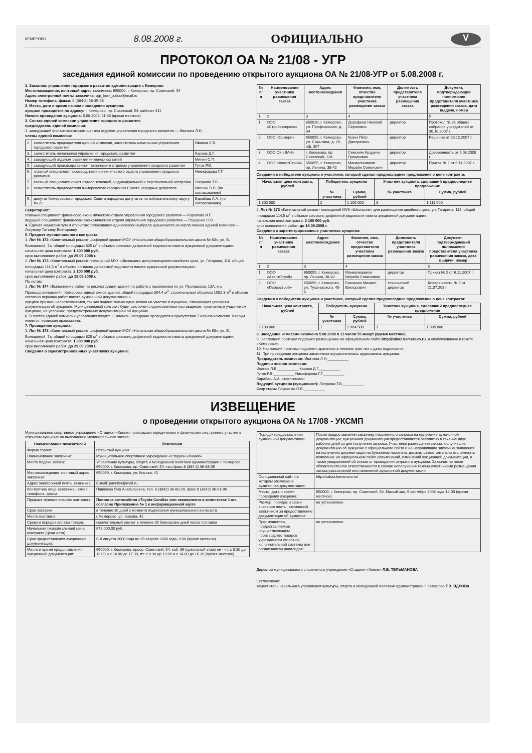КЕМЕРОВО 8.08.2008 г. ОФИЦИАЛЬНО V
ПРОТОКОЛ ОА № 21/08 - УГР
заседания единой комиссии по проведению открытого аукциона ОА № 21/08-УГР от 5.08.2008 г.
1. Заказчик: управление городского развития администрации г. Кемерово
Местонахождение, почтовый адрес заказчика: 650000, г. Кемерово, пр. Советский, 54
Адрес электронной почты заказчика: ugr_kem_zakaz@mail.ru
Номер телефона, факса: 8 (384-2) 58-35-96
2. Место, дата и время начала проведения аукциона:
аукцион проводится по адресу: г. Кемерово, пр. Советский, 54, кабинет 411
Начало проведения аукциона: 5.08.2008, 11.30 (время местное)
3. Состав единой комиссии управления городского развития:
председатель единой комиссии:
1. заведующий финансово-экономическим отделом управления городского развития — Иватина Л.Н.
члены единой комиссии:
| 2. | заместитель председателя единой комиссии, заместитель начальника управления городского развития | Иванов Л.В. |
| 3. | заместитель начальника управления городского развития | Караев Д.Г. |
| 4. | заведующий отделом развития инженерных сетей | Минин С.П. |
| 5. | заведующий производственно- техническим отделом управления городского развития | Гутов Р.В. |
| 6. | главный специалист производственно-технического отдела управления городского развития | Никифорова Г.Г. |
| 7. | главный специалист-юрист отдела точечной, индивидуальной и перспективной застройки | Логунова Т.В. |
| 8. | заместитель председателя Кемеровского городского Совета народных депутатов | Игошин В.В. (по согласованию) |
| 9. | депутат Кемеровского городского Совета народных депутатов по избирательному округу № 21 | Барабаш А.А. (по согласованию) |
Секретариат:
главный специалист финансово-экономического отдела управления городского развития — Королева И.Г.
ведущий специалист финансово-экономического отдела управления городского развития — Глущенко О.В.
4. Единая комиссия путем открытого голосования единогласно выбрала аукциониста из числа членов единой комиссии – Логунову Татьяну Викторовну.
5. Предмет муниципального контракта:
1. Лот № 172 «Капитальный ремонт шиферной кровли МОУ «Начальная общеобразовательная школа № 63», ул. В. Волошиной, 7а, общей площадью 825 м<sup>2</sup> в объеме согласно дефектной ведомости пакета аукционной документации»:
начальная цена контракта: 1 300 000 руб.
срок выполнения работ: до 29.09.2008 г.
2. Лот № 173 «Капитальный ремонт помещений МУК «Школьник» для размещения швейного цеха, ул. Гагарина, 118, общей площадью 114,5 м<sup>2</sup> в объеме согласно дефектной ведомости пакета аукционной документации»:
начальная цена контракта: 2 100 000 руб.
срок выполнения работ: до 15.09.2008 г.
По лотам:
1. Лот № 174 «Выполнение работ по реконструкции здания по работе с населением по ул. Промшоссе, 13А, ж.р. Промышленновский г. Кемерово, одноэтажное здание, общей площадью 304,4 м<sup>2</sup>, строительным объемом 1582,3 м<sup>3</sup> в объеме согласно перечню работ пакета аукционной документации »
аукцион признан несостоявшимся, так как подана только одна заявка на участие в аукционе, отвечающая условиям документации об аукционе. Муниципальный контракт будет заключен с единственным поставщиком, признанным участником аукциона, на условиях, предусмотренных документацией об аукционе.
6. В состав единой комиссии управления входит 11 членов. Заседание проводится в присутствии 7 членов комиссии. Кворум имеется, комиссия правомочна.
7. Проведение аукциона:
1. Лот № 172 «Капитальный ремонт шиферной кровли МОУ «Начальная общеобразовательная школа № 63», ул. В. Волошиной, 7а, общей площадью 825 м<sup>2</sup> в объеме согласно дефектной ведомости пакета аукционной документации»:
начальная цена контракта: 1 300 000 руб.
срок выполнения работ: до 29.09.2008 г.
Сведения о зарегистрированных участниках аукциона:
| № п/п | Наименование участника размещения заказа | Адрес местонахождения | Фамилия, имя, отчество представителя участника размещения заказа | Должность представителя участника размещения заказа | Документ, подтверждающий полномочия представителя участника размещения заказа, дата выдачи, номер |
| --- | --- | --- | --- | --- | --- |
| 1 | 2 | 3 | 4 | | 5 |
| 1 | ООО «Стройэкспресс» | 650010, г. Кемерово, ул. Профсоюзная, д. 34 | Дорофеев Николай Сергеевич | директор | Протокол № 31 общего собрания учредителей от 30.10.2007 г. |
| 2 | ООО «Сомери» | 650055, г. Кемерово, ул. Сарыгина, д. 29, оф. 307 | Ксенз Петр Дмитриевич | директор | Решение от 28.12.2007 г. |
| 3 | ООО СК «ВАН» | г. Кемерово, пр. Советский, 11А | Симонян Арцруни Грачикович | директор | Доверенность от 5.08.2008 г. |
| 4 | ООО «АвантСтрой» | 650055, г. Кемерово, пр. Ленина, 38-42 | Манвелишвили Мераби Семенович | директор | Приказ № 2 от 6.11.2007 г. |
Сведения о победителе аукциона и участнике, который сделал предпоследнее предложение о цене контракта:
| Начальная цена контракта, рублей | Победитель аукциона | | Участник аукциона, сделавший предпоследнее предложение | |
| --- | --- | --- | --- | --- |
| | № участника | Сумма, рублей | № участника | Сумма, рублей |
| 1 300 000 | 2 | 1 105 000 | 3 | 1 111 500 |
2. Лот № 173 «Капитальный ремонт помещений МУК «Школьник» для размещения швейного цеха, ул. Гагарина, 118, общей площадью 114,5 м<sup>2</sup> в объеме согласно дефектной ведомости пакета аукционной документации»:
начальная цена контракта: 2 100 000 руб.
срок выполнения работ: до 15.09.2008 г.
Сведения о зарегистрированных участниках аукциона:
| № п/п | Наименование участника размещения заказа | Адрес местонахождения | Фамилия, имя, отчество представителя участника размещения заказа | Должность представителя участника размещения заказа | Документ, подтверждающий полномочия представителя участника размещения заказа, дата выдачи, номер |
| --- | --- | --- | --- | --- | --- |
| 1 | 2 | 3 | 4 | | 5 |
| 1 | ООО «АвантСтрой» | 650055, г. Кемерово, пр. Ленина, 38-42 | Манвелишвили Мераби Семенович | директор | Приказ № 2 от 6.11.2007 г. |
| 2 | ООО «Первострой» | 650056, г. Кемерово, ул. Тухачевского, 40-6 | Банченко Михаил Викторович | технический директор | Доверенность № 5 от 21.07.208 г. |
Сведения о победителе аукциона и участнике, который сделал предпоследнее предложение о цене контракта:
| Начальная цена контракта, рублей | Победитель аукциона | | Участник аукциона, сделавший предпоследнее предложение | |
| --- | --- | --- | --- | --- |
| | № участника | Сумма, рублей | № участника | Сумма, рублей |
| 2 100 000 | 1 | 1 984 500 | 1 | 1 995 000 |
8. Заседание комиссии окончено 5.08.2008 в 11 часов 55 минут (время местное).
9. Настоящий протокол подлежит размещению на официальном сайте http://zakaz.kemerovo.ru. и опубликованию в газете «Кемерово».
10. Настоящий протокол подлежит хранению в течение трех лет с даты подписания.
11. При проведении аукциона заказчиком осуществлялась аудиозапись аукциона.
Председатель комиссии: Иватина Л.Н.__________
Подписи членов комиссии:
Иванов Л.В.__________ Караев Д.Г.__________
Гутов Р.В.__________ Никифорова Г.Г.__________
Барабаш А.А. отсутствовал
Ведущий аукциона (аукционист): Логунова Т.В.__________
Секретарь: Глущенко О.В.__________
ИЗВЕЩЕНИЕ
о проведении открытого аукциона ОА № 17/08 - УКСМП
Муниципальное спортивное учреждение «Стадион «Химик» приглашает юридических и физических лиц принять участие в открытом аукционе на выполнение муниципального заказа:
| Наименование показателей | Пояснения |
| --- | --- |
| Форма торгов: | Открытый аукцион |
| Наименование заказчика: | Муниципальное спортивное учреждение «Стадион «Химик» |
| Место подачи заявок: | Управление культуры, спорта и молодежной политики администрации г. Кемерово, 650000, г. Кемерово, пр. Советский, 54, тел./факс 8 (384-2) 36-88-05 |
| Местонахождение, почтовый адрес заказчика: | 650099, г. Кемерово, ул. Кирова, 41 |
| Адрес электронной почты заказчика: | E-mail: panni84@mail.ru |
| Контактное лицо заказчика, номер телефона, факса: | Павленко Яна Анатольевна, тел. 8 (3842) 36-80-29, факс 8 (3842) 36-01-96 |
| Предмет муниципального контракта: | Поставка автомобиля «Toyota Corolla» или эквивалента в количестве 1 шт. согласно Приложению № 1 к информационной карте |
| Срок поставки: | в течение 30 дней с момента подписания муниципального контракта |
| Место поставки: | г. Кемерово, ул. Кирова, 41 |
| Сроки и порядок оплаты товара: | окончательный расчет в течение 30 банковских дней после поставки |
| Начальная (максимальная) цена контракта (цена лота): | 672 000,00 руб. |
| Срок предоставления аукционной документации: | С 8 августа 2008 года по 29 августа 2008 года, 9.00 (время местное) |
| Место и время предоставления аукционной документации: | 650000, г. Кемерово, просп. Советский, 54, каб. 36 (цокольный этаж) пн - чт: с 8.30 до 13.00 и с 14.00 до 17.30, пт: с 8.30 до 13.00 и с 14.00 до 16.30 (время местное) |
| Порядок предоставления аукционной документации: | После предоставления заказчику письменного запроса на получение аукционной документации; аукционная документация предоставляется бесплатно в течение двух рабочих дней со дня получения запроса. Участники размещения заказа, получившие документацию об аукционе с официального сайта и не направившие заказчику заявления на получение документации на бумажном носителе, должны самостоятельно отслеживать появление на официальном сайте разъяснений, изменений аукционной документации, а также уведомлений об отказе от проведения открытого аукциона. Заказчик не несет обязательств или ответственности в случае неполучения такими участниками размещения заказа разъяснений или изменений аукционной документации. |
| Официальный сайт, на котором размещена аукционная документация: | http://zakaz.kemerovo.ru/ |
| Место, дата и время проведения аукциона: | 650000, г. Кемерово, пр. Советский, 54, Малый зал, 9 сентября 2008 года 12-00 (время местное) |
| Размер, порядок и сроки внесения платы, взимаемой заказчиком за предоставление документации об аукционе: | не установлено |
| Преимущества, предоставляемые осуществляющим производство товаров учреждениям уголовно-исполнительной системы или организациям инвалидов: | не установлено |
Директор муниципального спортивного учреждения «Стадион «Химик» Л.В. ТЕЛЬМАНОВА
Согласовано:
заместитель начальника управления культуры, спорта и молодежной политики администрации г. Кемерово Т.В. ЯДРОВА